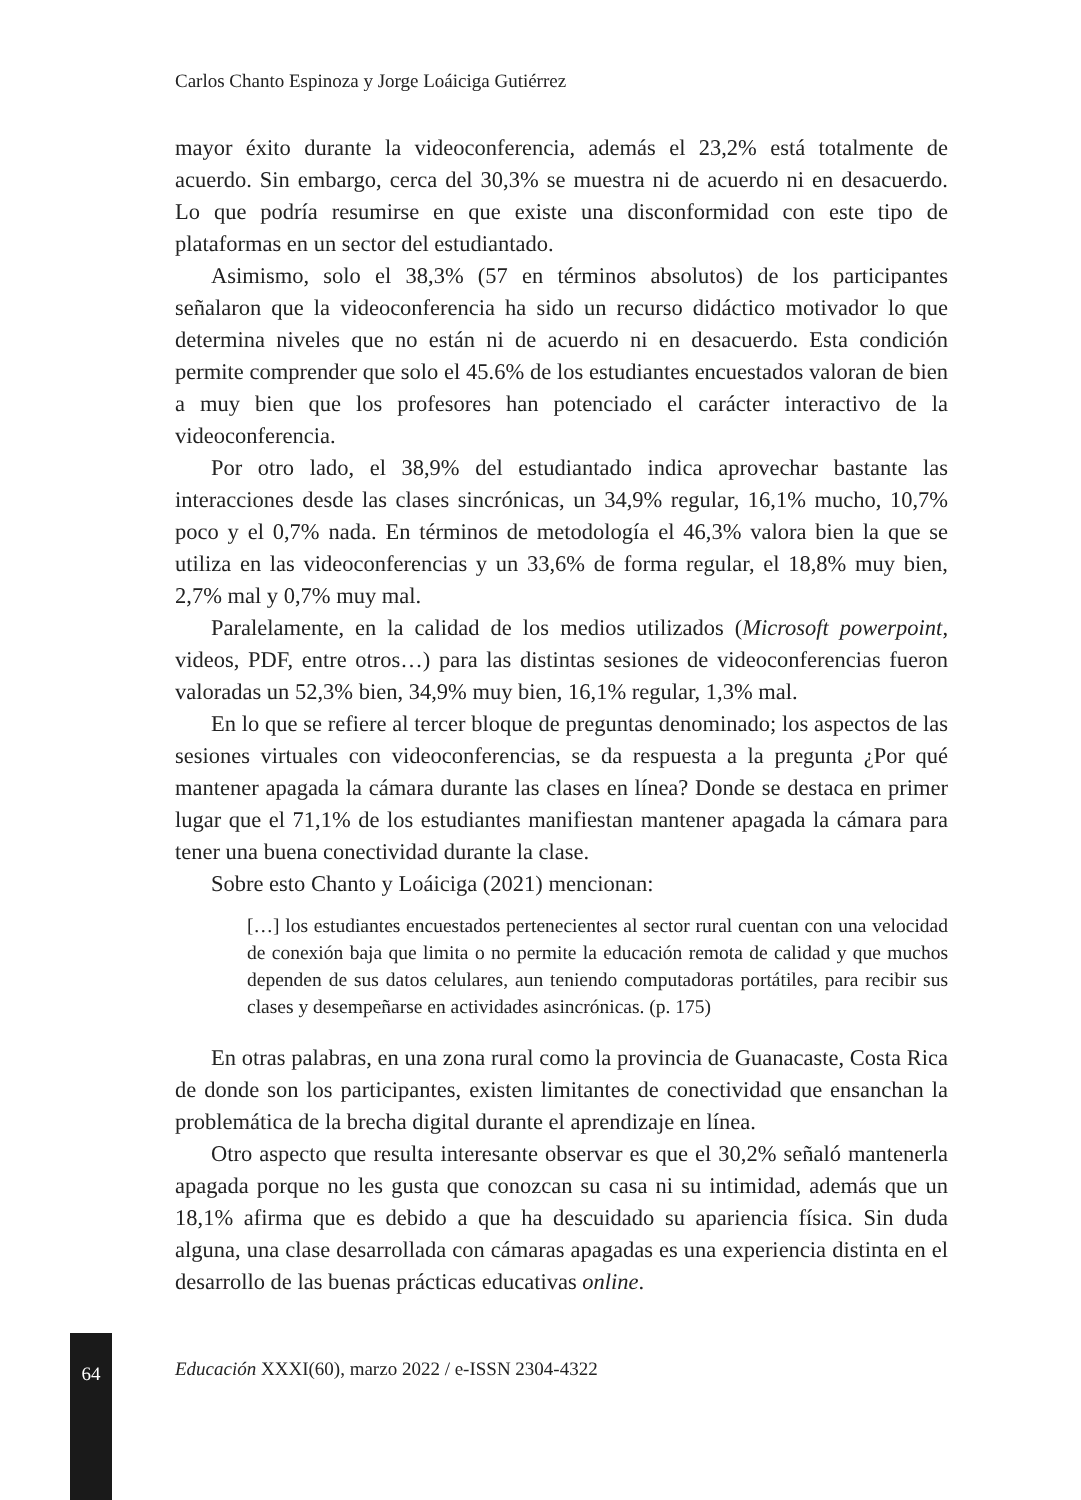Carlos Chanto Espinoza y Jorge Loáiciga Gutiérrez
mayor éxito durante la videoconferencia, además el 23,2% está totalmente de acuerdo. Sin embargo, cerca del 30,3% se muestra ni de acuerdo ni en desacuerdo. Lo que podría resumirse en que existe una disconformidad con este tipo de plataformas en un sector del estudiantado.
Asimismo, solo el 38,3% (57 en términos absolutos) de los participantes señalaron que la videoconferencia ha sido un recurso didáctico motivador lo que determina niveles que no están ni de acuerdo ni en desacuerdo. Esta condición permite comprender que solo el 45.6% de los estudiantes encuestados valoran de bien a muy bien que los profesores han potenciado el carácter interactivo de la videoconferencia.
Por otro lado, el 38,9% del estudiantado indica aprovechar bastante las interacciones desde las clases sincrónicas, un 34,9% regular, 16,1% mucho, 10,7% poco y el 0,7% nada. En términos de metodología el 46,3% valora bien la que se utiliza en las videoconferencias y un 33,6% de forma regular, el 18,8% muy bien, 2,7% mal y 0,7% muy mal.
Paralelamente, en la calidad de los medios utilizados (Microsoft powerpoint, videos, PDF, entre otros…) para las distintas sesiones de videoconferencias fueron valoradas un 52,3% bien, 34,9% muy bien, 16,1% regular, 1,3% mal.
En lo que se refiere al tercer bloque de preguntas denominado; los aspectos de las sesiones virtuales con videoconferencias, se da respuesta a la pregunta ¿Por qué mantener apagada la cámara durante las clases en línea? Donde se destaca en primer lugar que el 71,1% de los estudiantes manifiestan mantener apagada la cámara para tener una buena conectividad durante la clase.
Sobre esto Chanto y Loáiciga (2021) mencionan:
[…] los estudiantes encuestados pertenecientes al sector rural cuentan con una velocidad de conexión baja que limita o no permite la educación remota de calidad y que muchos dependen de sus datos celulares, aun teniendo computadoras portátiles, para recibir sus clases y desempeñarse en actividades asincrónicas. (p. 175)
En otras palabras, en una zona rural como la provincia de Guanacaste, Costa Rica de donde son los participantes, existen limitantes de conectividad que ensanchan la problemática de la brecha digital durante el aprendizaje en línea.
Otro aspecto que resulta interesante observar es que el 30,2% señaló mantenerla apagada porque no les gusta que conozcan su casa ni su intimidad, además que un 18,1% afirma que es debido a que ha descuidado su apariencia física. Sin duda alguna, una clase desarrollada con cámaras apagadas es una experiencia distinta en el desarrollo de las buenas prácticas educativas online.
Educación XXXI(60), marzo 2022 / e-ISSN 2304-4322
64